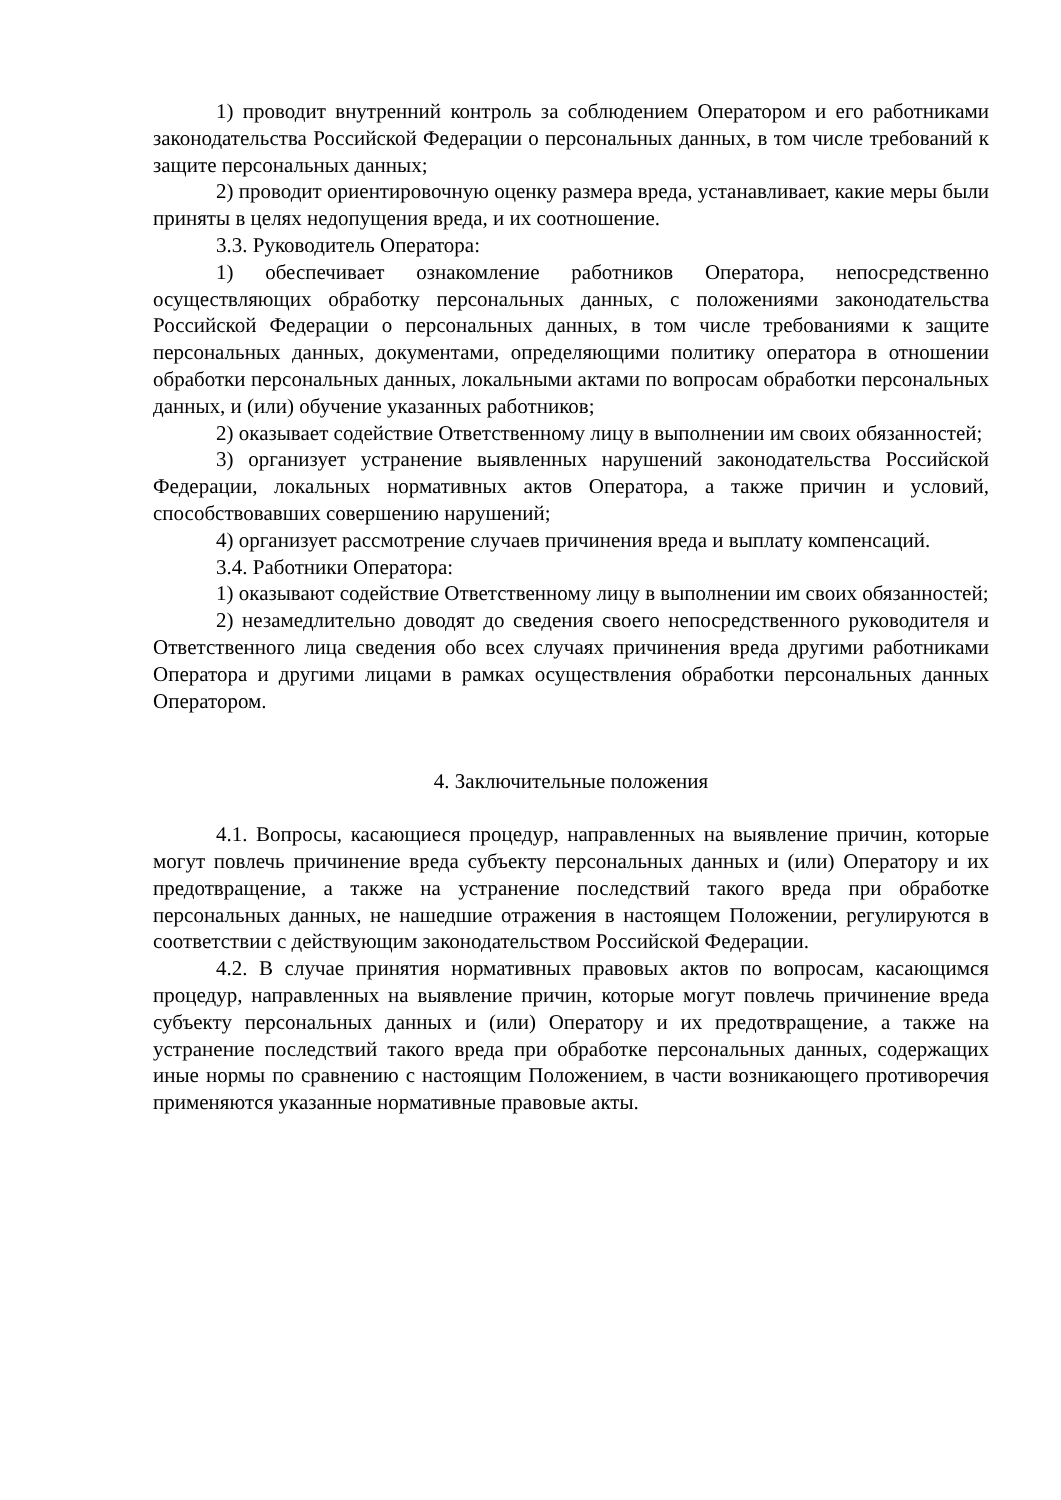1) проводит внутренний контроль за соблюдением Оператором и его работниками законодательства Российской Федерации о персональных данных, в том числе требований к защите персональных данных;
2) проводит ориентировочную оценку размера вреда, устанавливает, какие меры были приняты в целях недопущения вреда, и их соотношение.
3.3. Руководитель Оператора:
1) обеспечивает ознакомление работников Оператора, непосредственно осуществляющих обработку персональных данных, с положениями законодательства Российской Федерации о персональных данных, в том числе требованиями к защите персональных данных, документами, определяющими политику оператора в отношении обработки персональных данных, локальными актами по вопросам обработки персональных данных, и (или) обучение указанных работников;
2) оказывает содействие Ответственному лицу в выполнении им своих обязанностей;
3) организует устранение выявленных нарушений законодательства Российской Федерации, локальных нормативных актов Оператора, а также причин и условий, способствовавших совершению нарушений;
4) организует рассмотрение случаев причинения вреда и выплату компенсаций.
3.4. Работники Оператора:
1) оказывают содействие Ответственному лицу в выполнении им своих обязанностей;
2) незамедлительно доводят до сведения своего непосредственного руководителя и Ответственного лица сведения обо всех случаях причинения вреда другими работниками Оператора и другими лицами в рамках осуществления обработки персональных данных Оператором.
4. Заключительные положения
4.1. Вопросы, касающиеся процедур, направленных на выявление причин, которые могут повлечь причинение вреда субъекту персональных данных и (или) Оператору и их предотвращение, а также на устранение последствий такого вреда при обработке персональных данных, не нашедшие отражения в настоящем Положении, регулируются в соответствии с действующим законодательством Российской Федерации.
4.2. В случае принятия нормативных правовых актов по вопросам, касающимся процедур, направленных на выявление причин, которые могут повлечь причинение вреда субъекту персональных данных и (или) Оператору и их предотвращение, а также на устранение последствий такого вреда при обработке персональных данных, содержащих иные нормы по сравнению с настоящим Положением, в части возникающего противоречия применяются указанные нормативные правовые акты.